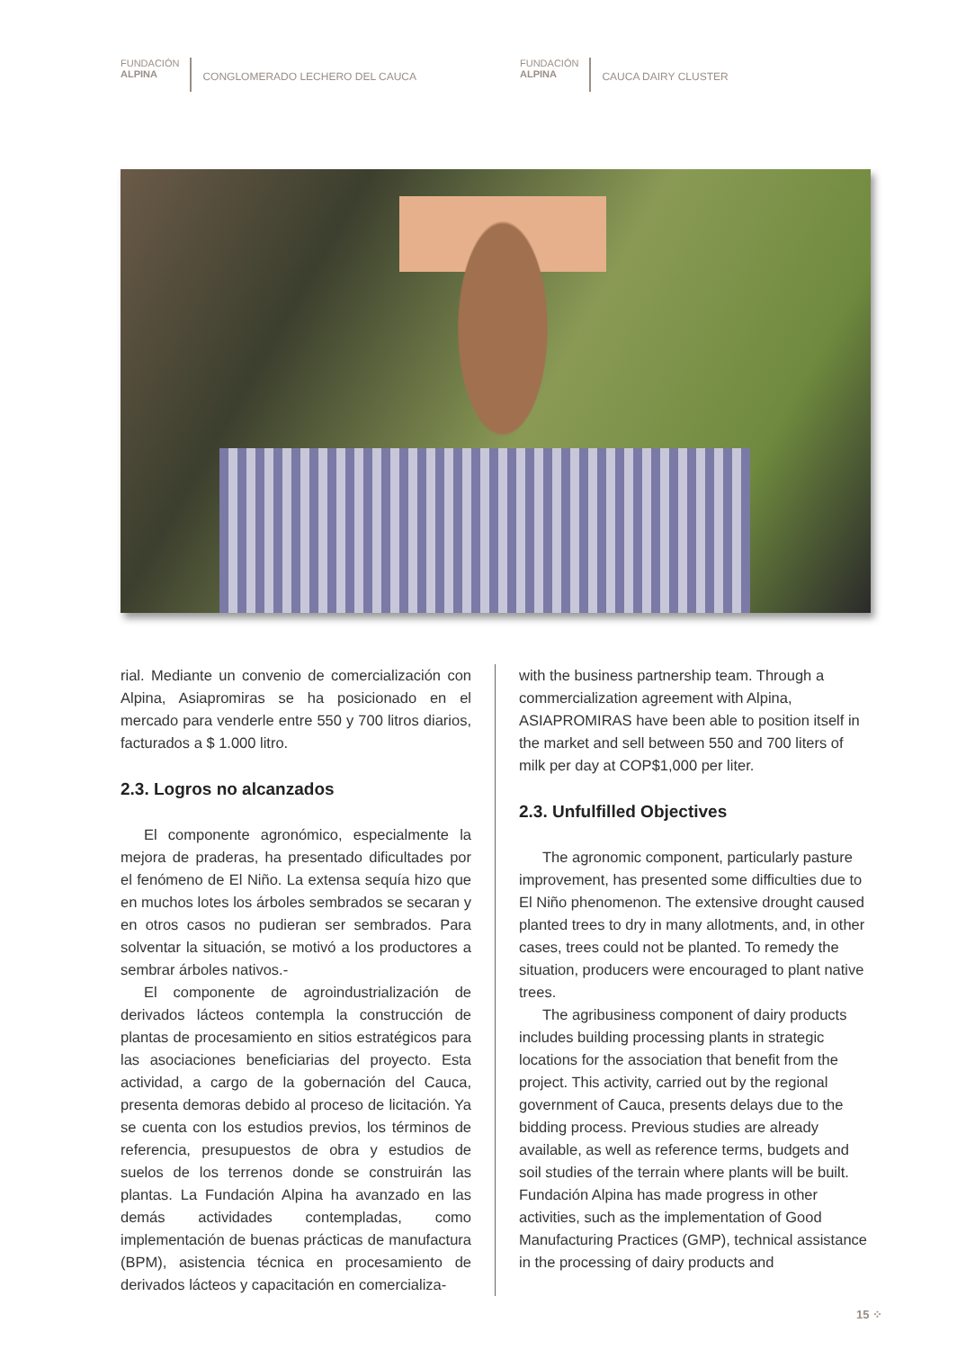FUNDACIÓN
ALPINA
CONGLOMERADO LECHERO DEL CAUCA
FUNDACIÓN
ALPINA
CAUCA DAIRY CLUSTER
rial. Mediante un convenio de comercialización con Alpina, Asiapromiras se ha posicionado en el mercado para venderle entre 550 y 700 litros diarios, facturados a $ 1.000 litro.
2.3. Logros no alcanzados
El componente agronómico, especialmente la mejora de praderas, ha presentado dificultades por el fenómeno de El Niño. La extensa sequía hizo que en muchos lotes los árboles sembrados se secaran y en otros casos no pudieran ser sembrados. Para solventar la situación, se motivó a los productores a sembrar árboles nativos.-
El componente de agroindustrialización de derivados lácteos contempla la construcción de plantas de procesamiento en sitios estratégicos para las asociaciones beneficiarias del proyecto. Esta actividad, a cargo de la gobernación del Cauca, presenta demoras debido al proceso de licitación. Ya se cuenta con los estudios previos, los términos de referencia, presupuestos de obra y estudios de suelos de los terrenos donde se construirán las plantas. La Fundación Alpina ha avanzado en las demás actividades contempladas, como implementación de buenas prácticas de manufactura (BPM), asistencia técnica en procesamiento de derivados lácteos y capacitación en comercializa-
with the business partnership team. Through a commercialization agreement with Alpina, ASIAPROMIRAS have been able to position itself in the market and sell between 550 and 700 liters of milk per day at COP$1,000 per liter.
2.3. Unfulfilled Objectives
The agronomic component, particularly pasture improvement, has presented some difficulties due to El Niño phenomenon. The extensive drought caused planted trees to dry in many allotments, and, in other cases, trees could not be planted. To remedy the situation, producers were encouraged to plant native trees.
The agribusiness component of dairy products includes building processing plants in strategic locations for the association that benefit from the project. This activity, carried out by the regional government of Cauca, presents delays due to the bidding process. Previous studies are already available, as well as reference terms, budgets and soil studies of the terrain where plants will be built. Fundación Alpina has made progress in other activities, such as the implementation of Good Manufacturing Practices (GMP), technical assistance in the processing of dairy products and
15 ⁘